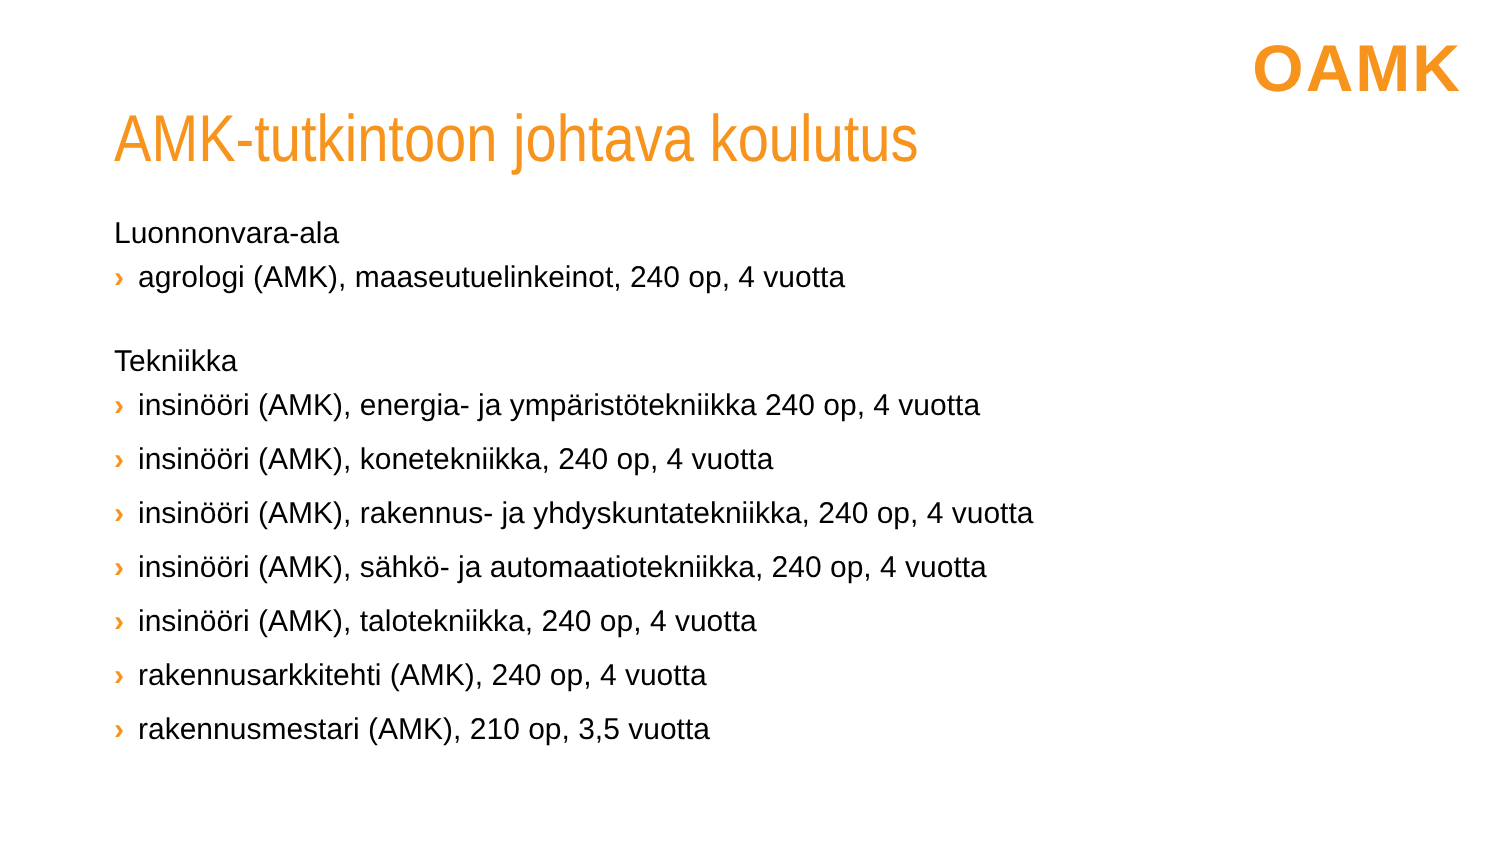OAMK
AMK-tutkintoon johtava koulutus
Luonnonvara-ala
› agrologi (AMK), maaseutuelinkeinot, 240 op, 4 vuotta
Tekniikka
› insinööri (AMK), energia- ja ympäristötekniikka 240 op, 4 vuotta
› insinööri (AMK), konetekniikka, 240 op, 4 vuotta
› insinööri (AMK), rakennus- ja yhdyskuntatekniikka, 240 op, 4 vuotta
› insinööri (AMK), sähkö- ja automaatiotekniikka, 240 op, 4 vuotta
› insinööri (AMK), talotekniikka, 240 op, 4 vuotta
› rakennusarkkitehti (AMK), 240 op, 4 vuotta
› rakennusmestari (AMK), 210 op, 3,5 vuotta